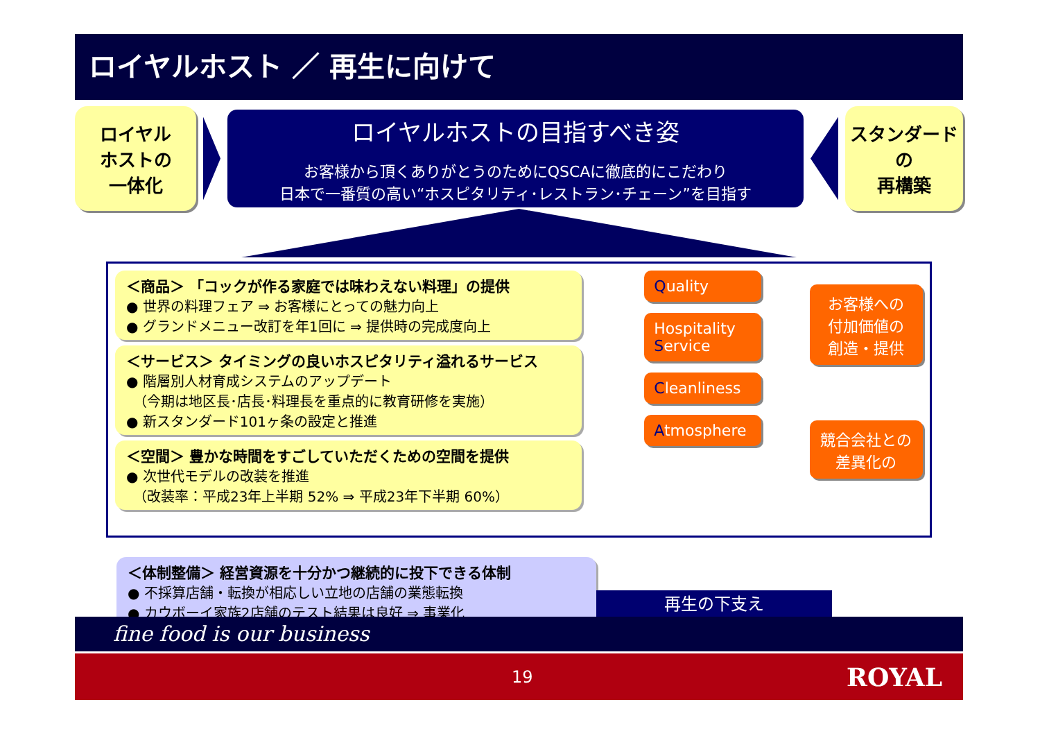ロイヤルホスト ／ 再生に向けて
ロイヤル
ホストの
一体化
ロイヤルホストの目指すべき姿
お客様から頂くありがとうのためにQSCAに徹底的にこだわり
日本で一番質の高い“ホスピタリティ･レストラン･チェーン”を目指す
スタンダード
の
再構築
＜商品＞ 「コックが作る家庭では味わえない料理」の提供
● 世界の料理フェア ⇒ お客様にとっての魅力向上
● グランドメニュー改訂を年1回に ⇒ 提供時の完成度向上
＜サービス＞ タイミングの良いホスピタリティ溢れるサービス
● 階層別人材育成システムのアップデート
　（今期は地区長･店長･料理長を重点的に教育研修を実施）
● 新スタンダード101ヶ条の設定と推進
＜空間＞ 豊かな時間をすごしていただくための空間を提供
● 次世代モデルの改装を推進
　（改装率：平成23年上半期 52% ⇒ 平成23年下半期 60%）
Quality
Hospitality
Service
Cleanliness
Atmosphere
お客様への
付加価値の
創造・提供
競合会社との
差異化の
＜体制整備＞ 経営資源を十分かつ継続的に投下できる体制
● 不採算店舗・転換が相応しい立地の店舗の業態転換
● カウボーイ家族2店舗のテスト結果は良好 ⇒ 事業化
再生の下支え
fine food is our business
19 ROYAL